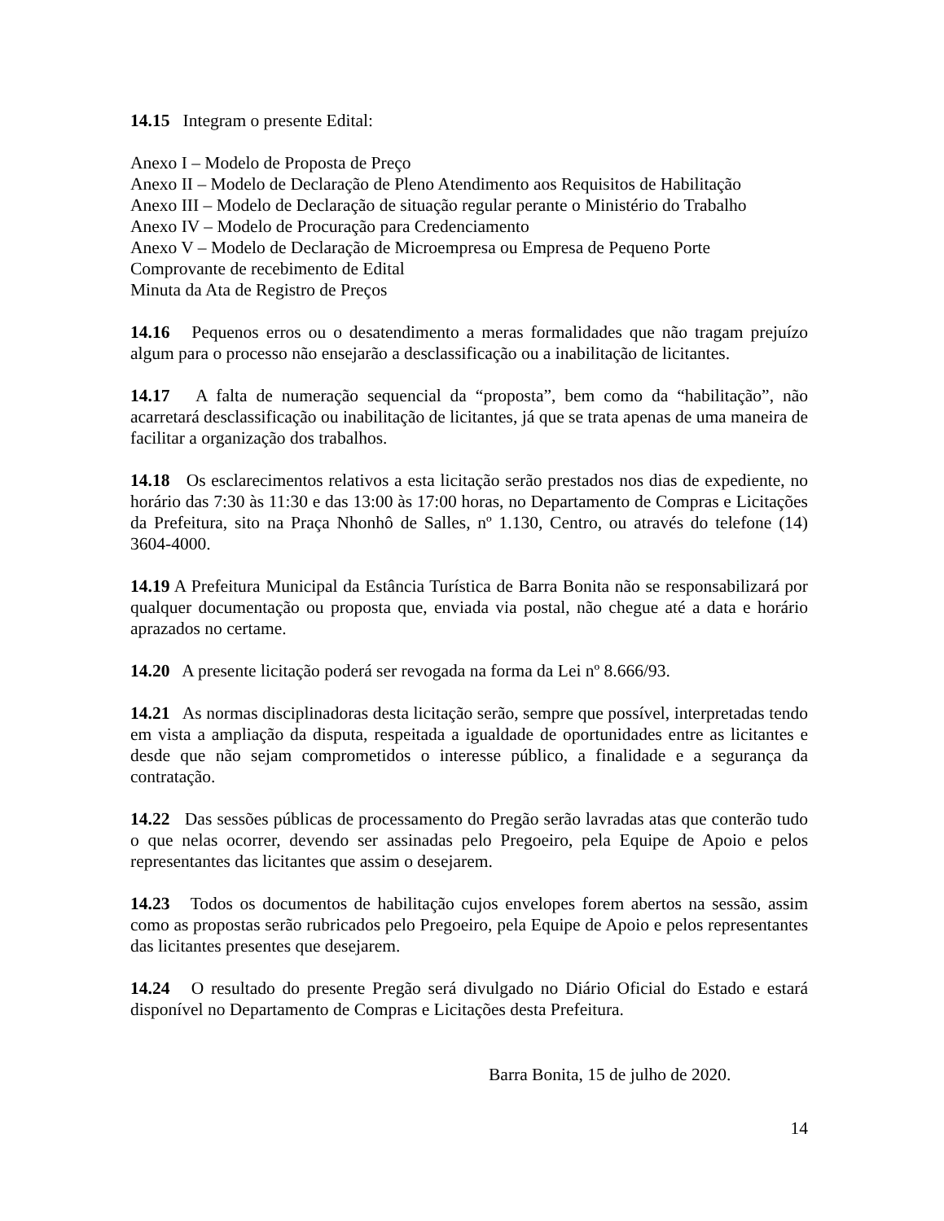14.15 Integram o presente Edital:
Anexo I – Modelo de Proposta de Preço
Anexo II – Modelo de Declaração de Pleno Atendimento aos Requisitos de Habilitação
Anexo III – Modelo de Declaração de situação regular perante o Ministério do Trabalho
Anexo IV – Modelo de Procuração para Credenciamento
Anexo V – Modelo de Declaração de Microempresa ou Empresa de Pequeno Porte
Comprovante de recebimento de Edital
Minuta da Ata de Registro de Preços
14.16 Pequenos erros ou o desatendimento a meras formalidades que não tragam prejuízo algum para o processo não ensejarão a desclassificação ou a inabilitação de licitantes.
14.17 A falta de numeração sequencial da “proposta”, bem como da “habilitação”, não acarretará desclassificação ou inabilitação de licitantes, já que se trata apenas de uma maneira de facilitar a organização dos trabalhos.
14.18 Os esclarecimentos relativos a esta licitação serão prestados nos dias de expediente, no horário das 7:30 às 11:30 e das 13:00 às 17:00 horas, no Departamento de Compras e Licitações da Prefeitura, sito na Praça Nhonhô de Salles, nº 1.130, Centro, ou através do telefone (14) 3604-4000.
14.19 A Prefeitura Municipal da Estância Turística de Barra Bonita não se responsabilizará por qualquer documentação ou proposta que, enviada via postal, não chegue até a data e horário aprazados no certame.
14.20 A presente licitação poderá ser revogada na forma da Lei nº 8.666/93.
14.21 As normas disciplinadoras desta licitação serão, sempre que possível, interpretadas tendo em vista a ampliação da disputa, respeitada a igualdade de oportunidades entre as licitantes e desde que não sejam comprometidos o interesse público, a finalidade e a segurança da contratação.
14.22 Das sessões públicas de processamento do Pregão serão lavradas atas que conterão tudo o que nelas ocorrer, devendo ser assinadas pelo Pregoeiro, pela Equipe de Apoio e pelos representantes das licitantes que assim o desejarem.
14.23 Todos os documentos de habilitação cujos envelopes forem abertos na sessão, assim como as propostas serão rubricados pelo Pregoeiro, pela Equipe de Apoio e pelos representantes das licitantes presentes que desejarem.
14.24 O resultado do presente Pregão será divulgado no Diário Oficial do Estado e estará disponível no Departamento de Compras e Licitações desta Prefeitura.
Barra Bonita, 15 de julho de 2020.
14